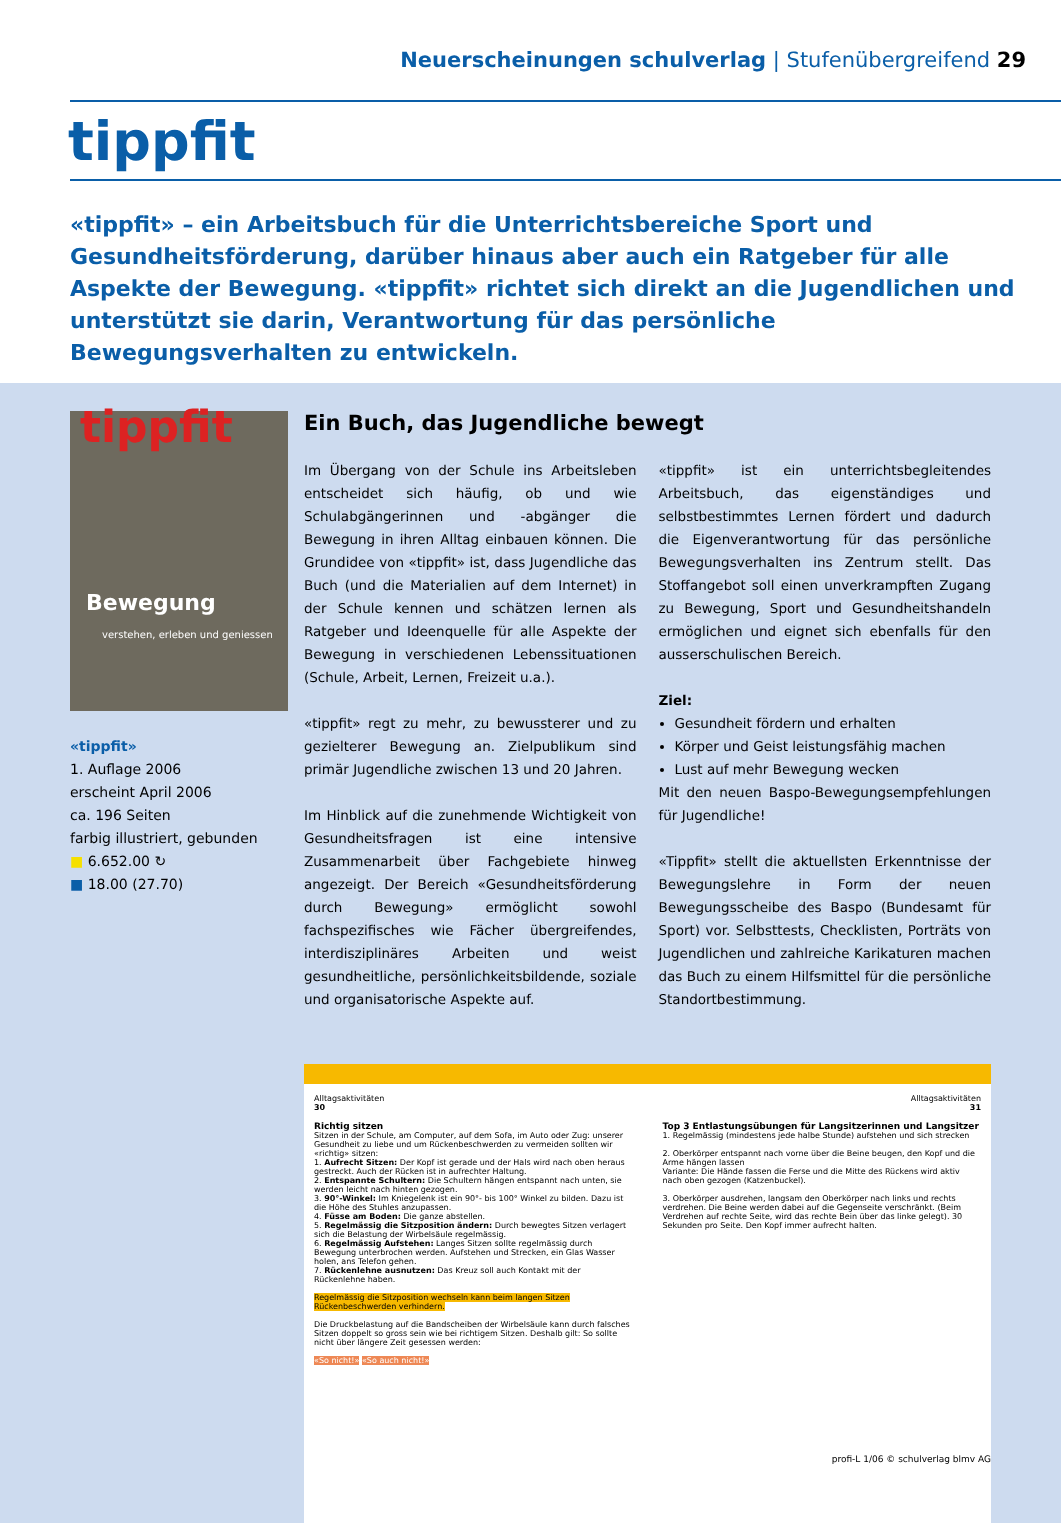Neuerscheinungen schulverlag | Stufenübergreifend 29
tippfit
«tippfit» – ein Arbeitsbuch für die Unterrichtsbereiche Sport und Gesundheits­förderung, darüber hinaus aber auch ein Ratgeber für alle Aspekte der Be­wegung. «tippfit» richtet sich direkt an die Jugendlichen und unterstützt sie darin, Verantwortung für das persönliche Bewegungsverhalten zu entwickeln.
tippfit
Bewegung
verstehen, erleben und geniessen
«tippfit»
1. Auflage 2006
erscheint April 2006
ca. 196 Seiten
farbig illustriert, gebunden
■ 6.652.00 ↻
■ 18.00 (27.70)
Ein Buch, das Jugendliche bewegt
Im Übergang von der Schule ins Arbeitsleben entscheidet sich häufig, ob und wie Schulabgängerinnen und -ab­gänger die Bewegung in ihren Alltag einbauen können. Die Grundidee von «tippfit» ist, dass Jugendliche das Buch (und die Materialien auf dem Internet) in der Schu­le kennen und schätzen lernen als Ratgeber und Ideen­quelle für alle Aspekte der Bewegung in verschiedenen Lebenssituationen (Schule, Arbeit, Lernen, Freizeit u.a.).
«tippfit» regt zu mehr, zu bewussterer und zu gezielterer Bewegung an. Zielpublikum sind primär Jugendliche zwi­schen 13 und 20 Jahren.
Im Hinblick auf die zunehmende Wichtigkeit von Ge­sundheitsfragen ist eine intensive Zusammenarbeit über Fachgebiete hinweg angezeigt. Der Bereich «Gesund­heitsförderung durch Bewegung» ermöglicht sowohl fachspezifisches wie Fächer übergreifendes, interdiszi­plinäres Arbeiten und weist gesundheitliche, persönlich­keitsbildende, soziale und organisatorische Aspekte auf.
«tippfit» ist ein unterrichtsbegleitendes Arbeitsbuch, das eigenständiges und selbstbestimmtes Lernen fördert und dadurch die Eigenverantwortung für das persönliche Bewegungsverhalten ins Zentrum stellt. Das Stoffange­bot soll einen unverkrampften Zugang zu Bewegung, Sport und Gesundheitshandeln ermöglichen und eignet sich ebenfalls für den ausserschulischen Bereich.
Ziel:
Gesundheit fördern und erhalten
Körper und Geist leistungsfähig machen
Lust auf mehr Bewegung wecken
Mit den neuen Baspo-Bewegungsempfehlungen für Ju­gendliche!
«Tippfit» stellt die aktuellsten Erkenntnisse der Bewe­gungslehre in Form der neuen Bewegungsscheibe des Baspo (Bundesamt für Sport) vor. Selbsttests, Checkli­sten, Porträts von Jugendlichen und zahlreiche Karikatu­ren machen das Buch zu einem Hilfsmittel für die persön­liche Standortbestimmung.
Alltagsaktivitäten
30
Richtig sitzen
Sitzen in der Schule, am Computer, auf dem Sofa, im Auto oder Zug: unserer Gesundheit zu liebe und um Rückenbeschwerden zu vermeiden sollten wir «richtig» sitzen:
1. Aufrecht Sitzen: Der Kopf ist gerade und der Hals wird nach oben heraus gestreckt. Auch der Rücken ist in aufrechter Haltung.
2. Entspannte Schultern: Die Schultern hängen entspannt nach unten, sie werden leicht nach hinten gezogen.
3. 90°-Winkel: Im Kniegelenk ist ein 90°- bis 100° Winkel zu bilden. Dazu ist die Höhe des Stuhles anzupassen.
4. Füsse am Boden: Die ganze abstellen.
5. Regelmässig die Sitzposition ändern: Durch bewegtes Sitzen verlagert sich die Belastung der Wirbelsäule regelmässig.
6. Regelmässig Aufstehen: Langes Sitzen sollte regelmässig durch Bewegung unterbrochen werden. Aufstehen und Strecken, ein Glas Wasser holen, ans Telefon gehen.
7. Rückenlehne ausnutzen: Das Kreuz soll auch Kontakt mit der Rückenlehne haben.
Regelmässig die Sitzposition wechseln kann beim langen Sitzen Rückenbeschwerden verhindern.
Die Druckbelastung auf die Bandscheiben der Wirbelsäule kann durch falsches Sitzen doppelt so gross sein wie bei richtigem Sitzen. Deshalb gilt: So sollte nicht über längere Zeit gesessen werden:
«So nicht!» «So auch nicht!»
Alltagsaktivitäten
31
Top 3 Entlastungsübungen für Langsitzerinnen und Langsitzer
1. Regelmässig (mindestens jede halbe Stunde) aufstehen und sich strecken
2. Oberkörper entspannt nach vorne über die Beine beugen, den Kopf und die Arme hängen lassen
Variante: Die Hände fassen die Ferse und die Mitte des Rückens wird aktiv nach oben gezogen (Katzenbuckel).
3. Oberkörper ausdrehen, langsam den Oberkörper nach links und rechts verdrehen. Die Beine werden dabei auf die Gegenseite verschränkt. (Beim Verdrehen auf rechte Seite, wird das rechte Bein über das linke gelegt). 30 Sekunden pro Seite. Den Kopf immer aufrecht halten.
profi-L 1/06 © schulverlag blmv AG